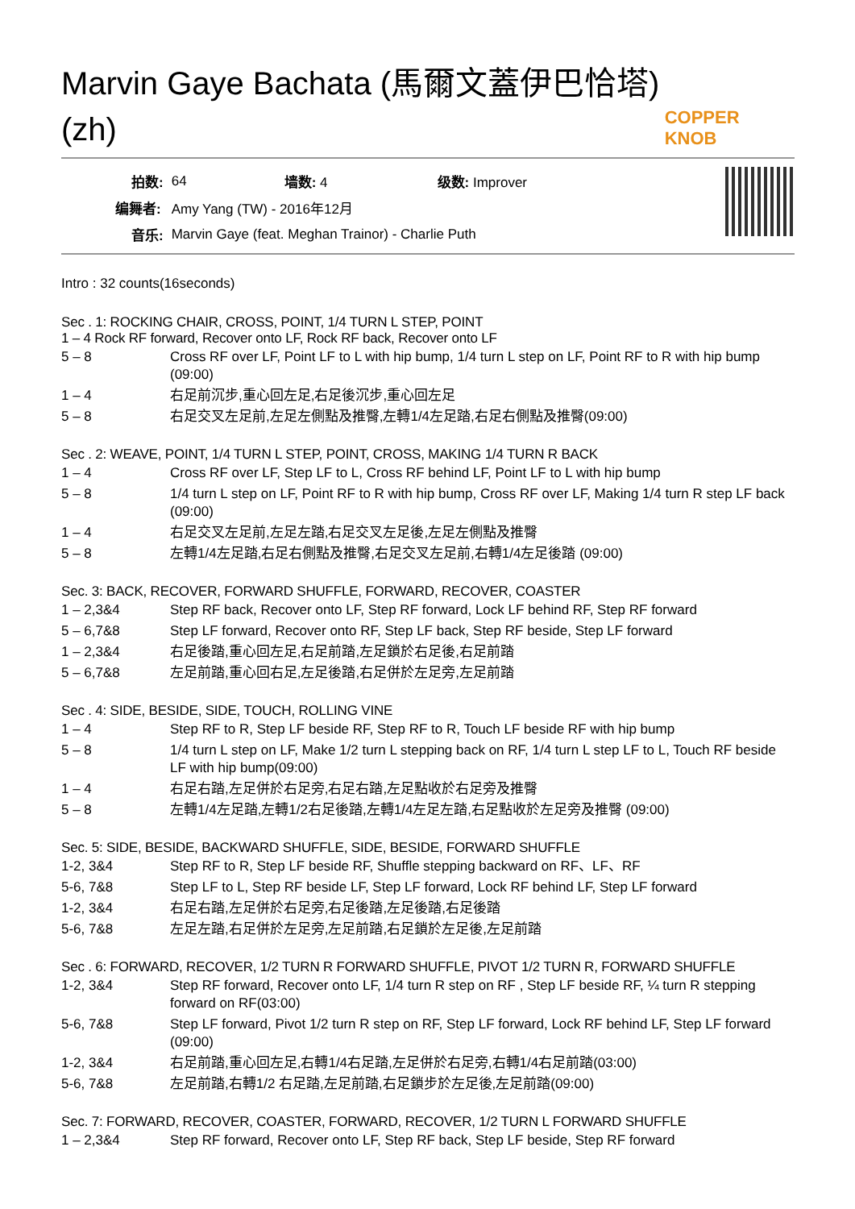Marvin Gaye Bachata (馬爾文蓋伊巴恰塔) (zh)
COPPER KNOB
| 拍数: | 64 | 墙数: 4 | 级数: Improver |
| 编舞者: | Amy Yang (TW) - 2016年12月 | | |
| 音乐: | Marvin Gaye (feat. Meghan Trainor) - Charlie Puth | | |
Intro : 32 counts(16seconds)
Sec . 1: ROCKING CHAIR, CROSS, POINT, 1/4 TURN L STEP, POINT
1 – 4 Rock RF forward, Recover onto LF, Rock RF back, Recover onto LF
| 5 – 8 | Cross RF over LF, Point LF to L with hip bump, 1/4 turn L step on LF, Point RF to R with hip bump (09:00) |
| 1 – 4 | 右足前沉步,重心回左足,右足後沉步,重心回左足 |
| 5 – 8 | 右足交叉左足前,左足左側點及推臀,左轉1/4左足踏,右足右側點及推臀(09:00) |
Sec . 2: WEAVE, POINT, 1/4 TURN L STEP, POINT, CROSS, MAKING 1/4 TURN R BACK
| 1 – 4 | Cross RF over LF, Step LF to L, Cross RF behind LF, Point LF to L with hip bump |
| 5 – 8 | 1/4 turn L step on LF, Point RF to R with hip bump, Cross RF over LF, Making 1/4 turn R step LF back (09:00) |
| 1 – 4 | 右足交叉左足前,左足左踏,右足交叉左足後,左足左側點及推臀 |
| 5 – 8 | 左轉1/4左足踏,右足右側點及推臀,右足交叉左足前,右轉1/4左足後踏 (09:00) |
Sec. 3: BACK, RECOVER, FORWARD SHUFFLE, FORWARD, RECOVER, COASTER
| 1 – 2,3&4 | Step RF back, Recover onto LF, Step RF forward, Lock LF behind RF, Step RF forward |
| 5 – 6,7&8 | Step LF forward, Recover onto RF, Step LF back, Step RF beside, Step LF forward |
| 1 – 2,3&4 | 右足後踏,重心回左足,右足前踏,左足鎖於右足後,右足前踏 |
| 5 – 6,7&8 | 左足前踏,重心回右足,左足後踏,右足併於左足旁,左足前踏 |
Sec . 4: SIDE, BESIDE, SIDE, TOUCH, ROLLING VINE
| 1 – 4 | Step RF to R, Step LF beside RF, Step RF to R, Touch LF beside RF with hip bump |
| 5 – 8 | 1/4 turn L step on LF, Make 1/2 turn L stepping back on RF, 1/4 turn L step LF to L, Touch RF beside LF with hip bump(09:00) |
| 1 – 4 | 右足右踏,左足併於右足旁,右足右踏,左足點收於右足旁及推臀 |
| 5 – 8 | 左轉1/4左足踏,左轉1/2右足後踏,左轉1/4左足左踏,右足點收於左足旁及推臀 (09:00) |
Sec. 5: SIDE, BESIDE, BACKWARD SHUFFLE, SIDE, BESIDE, FORWARD SHUFFLE
| 1-2, 3&4 | Step RF to R, Step LF beside RF, Shuffle stepping backward on RF、LF、RF |
| 5-6, 7&8 | Step LF to L, Step RF beside LF, Step LF forward, Lock RF behind LF, Step LF forward |
| 1-2, 3&4 | 右足右踏,左足併於右足旁,右足後踏,左足後踏,右足後踏 |
| 5-6, 7&8 | 左足左踏,右足併於左足旁,左足前踏,右足鎖於左足後,左足前踏 |
Sec . 6: FORWARD, RECOVER, 1/2 TURN R FORWARD SHUFFLE, PIVOT 1/2 TURN R, FORWARD SHUFFLE
| 1-2, 3&4 | Step RF forward, Recover onto LF, 1/4 turn R step on RF , Step LF beside RF, ¼ turn R stepping forward on RF(03:00) |
| 5-6, 7&8 | Step LF forward, Pivot 1/2 turn R step on RF, Step LF forward, Lock RF behind LF, Step LF forward (09:00) |
| 1-2, 3&4 | 右足前踏,重心回左足,右轉1/4右足踏,左足併於右足旁,右轉1/4右足前踏(03:00) |
| 5-6, 7&8 | 左足前踏,右轉1/2 右足踏,左足前踏,右足鎖步於左足後,左足前踏(09:00) |
Sec. 7: FORWARD, RECOVER, COASTER, FORWARD, RECOVER, 1/2 TURN L FORWARD SHUFFLE
| 1 – 2,3&4 | Step RF forward, Recover onto LF, Step RF back, Step LF beside, Step RF forward |